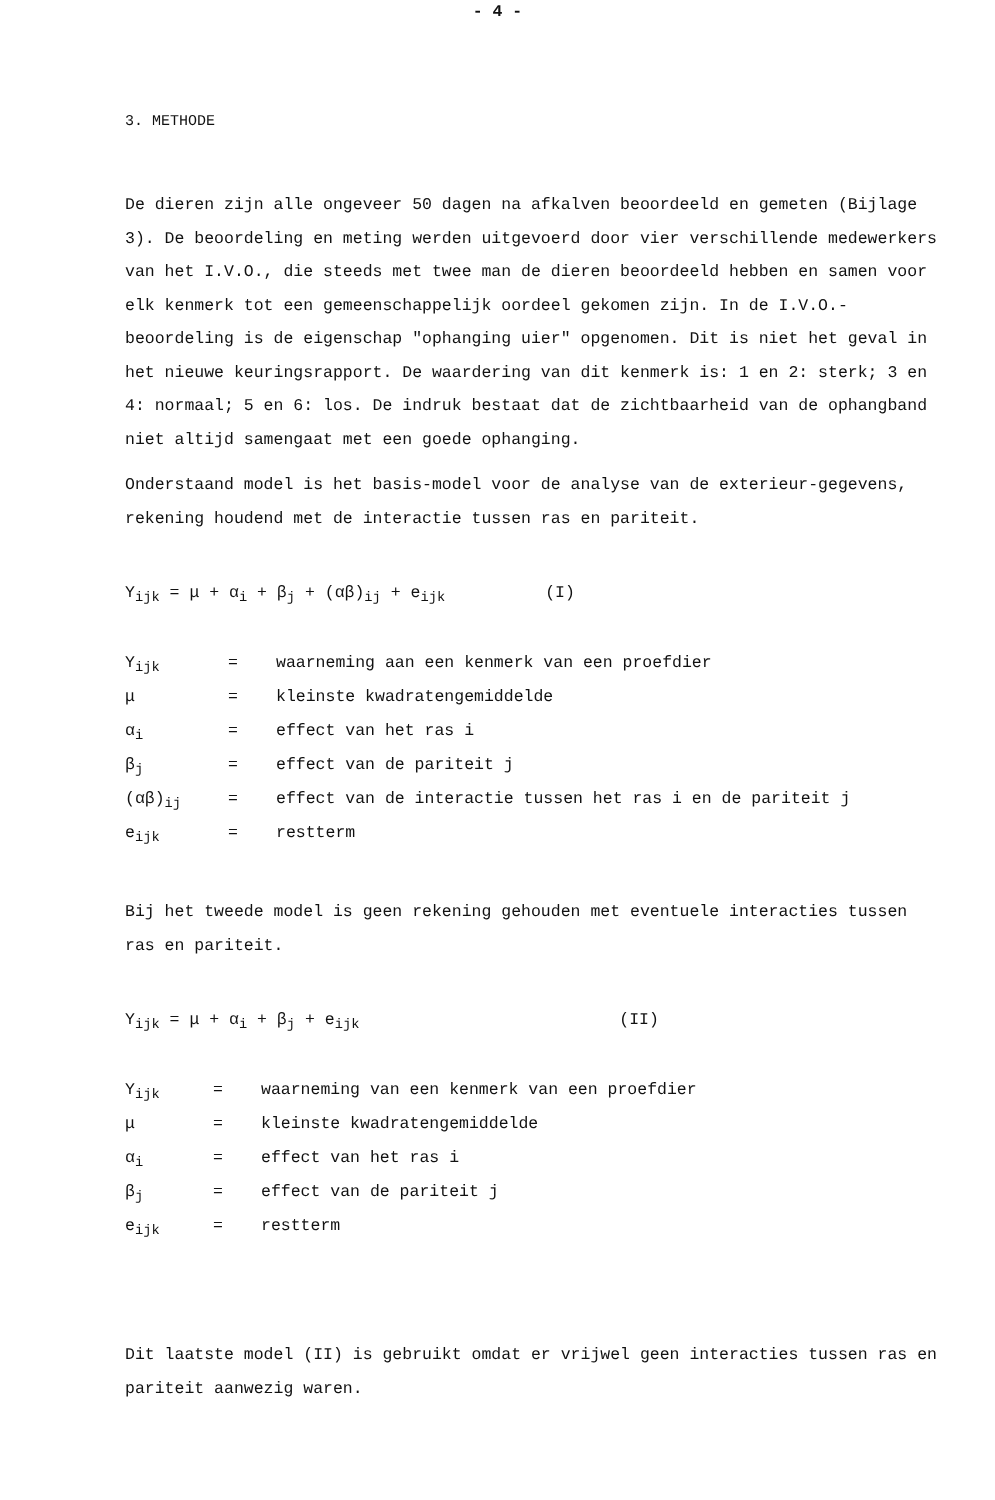- 4 -
3. METHODE
De dieren zijn alle ongeveer 50 dagen na afkalven beoordeeld en gemeten (Bijlage 3). De beoordeling en meting werden uitgevoerd door vier verschillende medewerkers van het I.V.O., die steeds met twee man de dieren beoordeeld hebben en samen voor elk kenmerk tot een gemeenschappelijk oordeel gekomen zijn. In de I.V.O.-beoordeling is de eigenschap "ophanging uier" opgenomen. Dit is niet het geval in het nieuwe keuringsrapport. De waardering van dit kenmerk is: 1 en 2: sterk; 3 en 4: normaal; 5 en 6: los. De indruk bestaat dat de zichtbaarheid van de ophangband niet altijd samengaat met een goede ophanging.
Onderstaand model is het basis-model voor de analyse van de exterieur-gegevens, rekening houdend met de interactie tussen ras en pariteit.
Y<sub>ijk</sub> = μ + α<sub>i</sub> + β<sub>j</sub> + (αβ)<sub>ij</sub> + e<sub>ijk</sub> (I)
| Y<sub>ijk</sub> | = | waarneming aan een kenmerk van een proefdier |
| μ | = | kleinste kwadratengemiddelde |
| α<sub>i</sub> | = | effect van het ras i |
| β<sub>j</sub> | = | effect van de pariteit j |
| (αβ)<sub>ij</sub> | = | effect van de interactie tussen het ras i en de pariteit j |
| e<sub>ijk</sub> | = | restterm |
Bij het tweede model is geen rekening gehouden met eventuele interacties tussen ras en pariteit.
Y<sub>ijk</sub> = μ + α<sub>i</sub> + β<sub>j</sub> + e<sub>ijk</sub> (II)
| Y<sub>ijk</sub> | = | waarneming van een kenmerk van een proefdier |
| μ | = | kleinste kwadratengemiddelde |
| α<sub>i</sub> | = | effect van het ras i |
| β<sub>j</sub> | = | effect van de pariteit j |
| e<sub>ijk</sub> | = | restterm |
Dit laatste model (II) is gebruikt omdat er vrijwel geen interacties tussen ras en pariteit aanwezig waren.